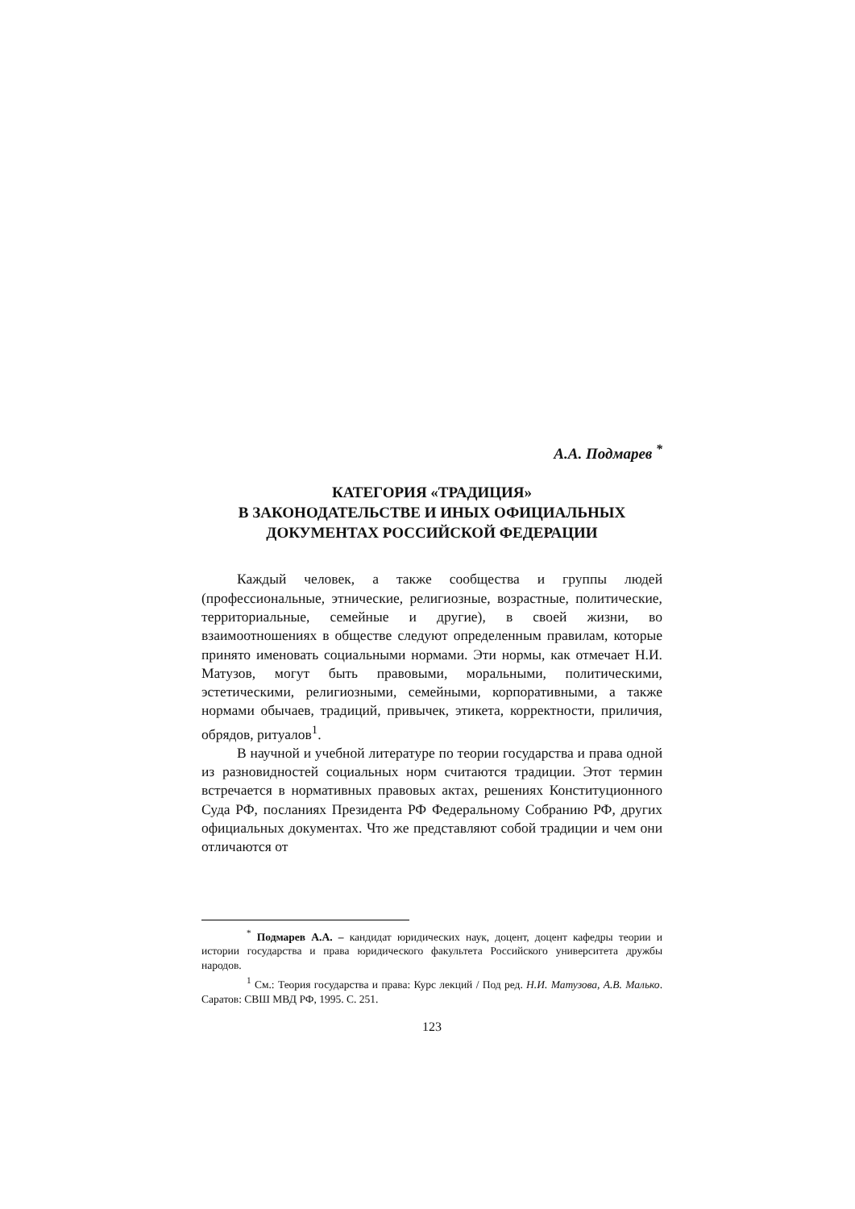А.А. Подмарев <sup>*</sup>
КАТЕГОРИЯ «ТРАДИЦИЯ»
В ЗАКОНОДАТЕЛЬСТВЕ И ИНЫХ ОФИЦИАЛЬНЫХ
ДОКУМЕНТАХ РОССИЙСКОЙ ФЕДЕРАЦИИ
Каждый человек, а также сообщества и группы людей (профессиональные, этнические, религиозные, возрастные, политические, территориальные, семейные и другие), в своей жизни, во взаимоотношениях в обществе следуют определенным правилам, которые принято именовать социальными нормами. Эти нормы, как отмечает Н.И. Матузов, могут быть правовыми, моральными, политическими, эстетическими, религиозными, семейными, корпоративными, а также нормами обычаев, традиций, привычек, этикета, корректности, приличия, обрядов, ритуалов<sup>1</sup>.
В научной и учебной литературе по теории государства и права одной из разновидностей социальных норм считаются традиции. Этот термин встречается в нормативных правовых актах, решениях Конституционного Суда РФ, посланиях Президента РФ Федеральному Собранию РФ, других официальных документах. Что же представляют собой традиции и чем они отличаются от
<sup>*</sup> Подмарев А.А. – кандидат юридических наук, доцент, доцент кафедры теории и истории государства и права юридического факультета Российского университета дружбы народов.
<sup>1</sup> См.: Теория государства и права: Курс лекций / Под ред. Н.И. Матузова, А.В. Малько. Саратов: СВШ МВД РФ, 1995. С. 251.
123